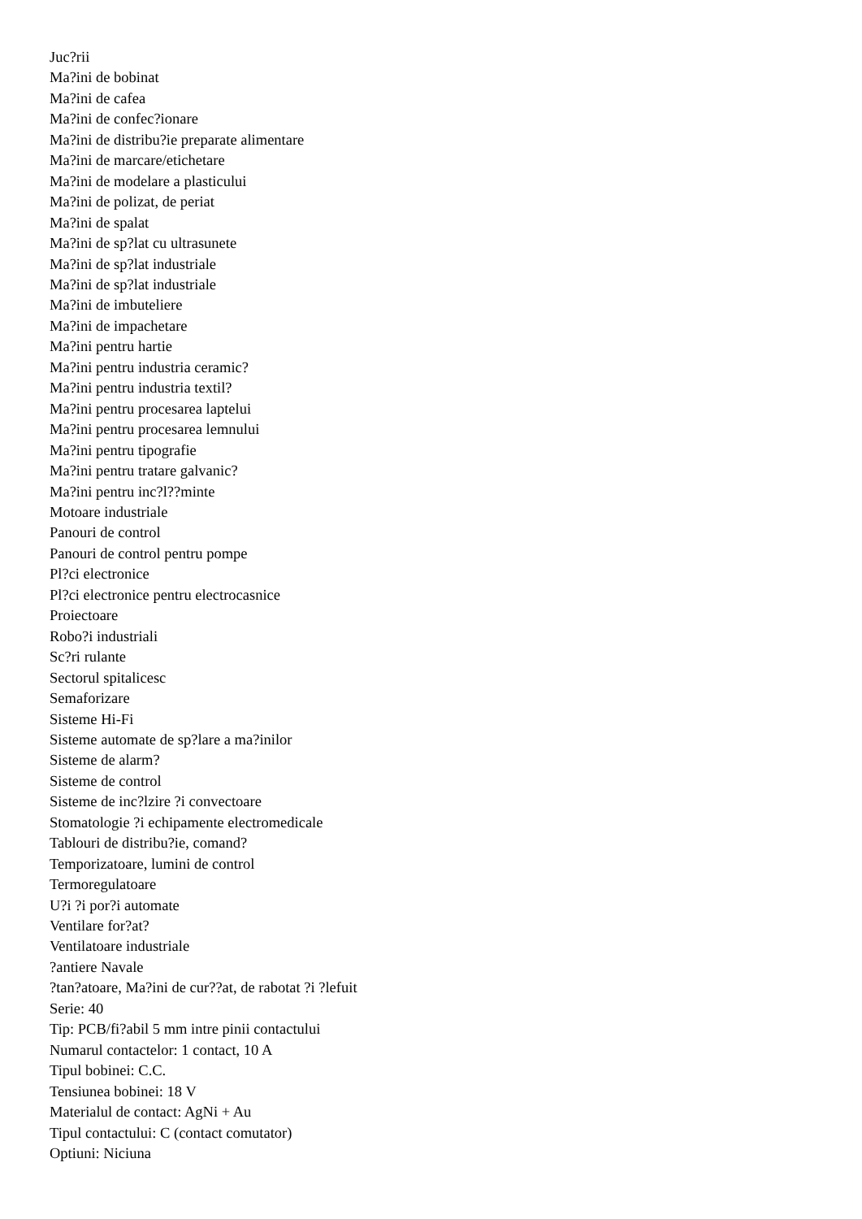Juc?rii
Ma?ini de bobinat
Ma?ini de cafea
Ma?ini de confec?ionare
Ma?ini de distribu?ie preparate alimentare
Ma?ini de marcare/etichetare
Ma?ini de modelare a plasticului
Ma?ini de polizat, de periat
Ma?ini de spalat
Ma?ini de sp?lat cu ultrasunete
Ma?ini de sp?lat industriale
Ma?ini de sp?lat industriale
Ma?ini de imbuteliere
Ma?ini de impachetare
Ma?ini pentru hartie
Ma?ini pentru industria ceramic?
Ma?ini pentru industria textil?
Ma?ini pentru procesarea laptelui
Ma?ini pentru procesarea lemnului
Ma?ini pentru tipografie
Ma?ini pentru tratare galvanic?
Ma?ini pentru inc?l??minte
Motoare industriale
Panouri de control
Panouri de control pentru pompe
Pl?ci electronice
Pl?ci electronice pentru electrocasnice
Proiectoare
Robo?i industriali
Sc?ri rulante
Sectorul spitalicesc
Semaforizare
Sisteme Hi-Fi
Sisteme automate de sp?lare a ma?inilor
Sisteme de alarm?
Sisteme de control
Sisteme de inc?lzire ?i convectoare
Stomatologie ?i echipamente electromedicale
Tablouri de distribu?ie, comand?
Temporizatoare, lumini de control
Termoregulatoare
U?i ?i por?i automate
Ventilare for?at?
Ventilatoare industriale
?antiere Navale
?tan?atoare, Ma?ini de cur??at, de rabotat ?i ?lefuit
Serie: 40
Tip: PCB/fi?abil 5 mm intre pinii contactului
Numarul contactelor: 1 contact, 10 A
Tipul bobinei: C.C.
Tensiunea bobinei: 18 V
Materialul de contact: AgNi + Au
Tipul contactului: C (contact comutator)
Optiuni: Niciuna